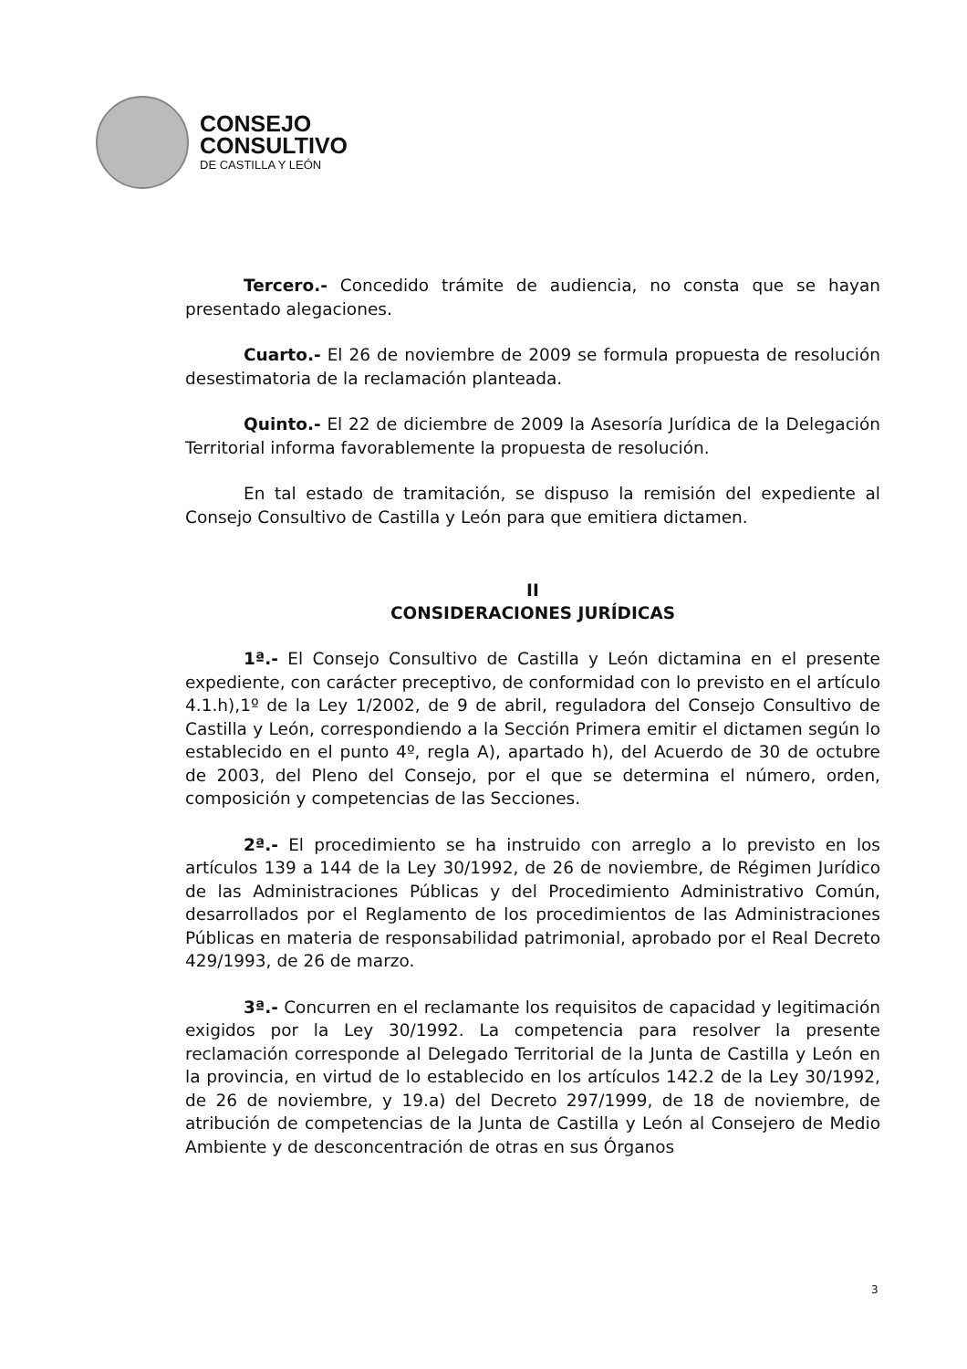CONSEJO
CONSULTIVO
DE CASTILLA Y LEÓN
Tercero.- Concedido trámite de audiencia, no consta que se hayan presentado alegaciones.
Cuarto.- El 26 de noviembre de 2009 se formula propuesta de resolución desestimatoria de la reclamación planteada.
Quinto.- El 22 de diciembre de 2009 la Asesoría Jurídica de la Delegación Territorial informa favorablemente la propuesta de resolución.
En tal estado de tramitación, se dispuso la remisión del expediente al Consejo Consultivo de Castilla y León para que emitiera dictamen.
II
CONSIDERACIONES JURÍDICAS
1ª.- El Consejo Consultivo de Castilla y León dictamina en el presente expediente, con carácter preceptivo, de conformidad con lo previsto en el artículo 4.1.h),1º de la Ley 1/2002, de 9 de abril, reguladora del Consejo Consultivo de Castilla y León, correspondiendo a la Sección Primera emitir el dictamen según lo establecido en el punto 4º, regla A), apartado h), del Acuerdo de 30 de octubre de 2003, del Pleno del Consejo, por el que se determina el número, orden, composición y competencias de las Secciones.
2ª.- El procedimiento se ha instruido con arreglo a lo previsto en los artículos 139 a 144 de la Ley 30/1992, de 26 de noviembre, de Régimen Jurídico de las Administraciones Públicas y del Procedimiento Administrativo Común, desarrollados por el Reglamento de los procedimientos de las Administraciones Públicas en materia de responsabilidad patrimonial, aprobado por el Real Decreto 429/1993, de 26 de marzo.
3ª.- Concurren en el reclamante los requisitos de capacidad y legitimación exigidos por la Ley 30/1992. La competencia para resolver la presente reclamación corresponde al Delegado Territorial de la Junta de Castilla y León en la provincia, en virtud de lo establecido en los artículos 142.2 de la Ley 30/1992, de 26 de noviembre, y 19.a) del Decreto 297/1999, de 18 de noviembre, de atribución de competencias de la Junta de Castilla y León al Consejero de Medio Ambiente y de desconcentración de otras en sus Órganos
3